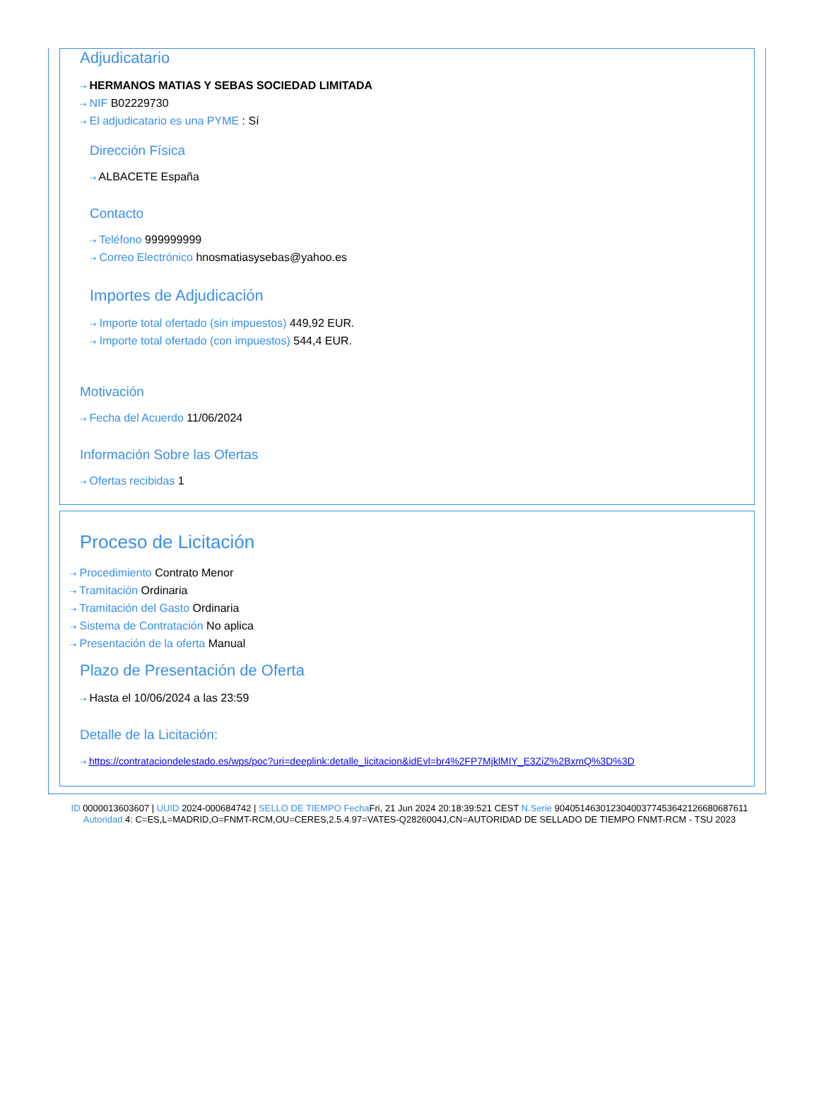Adjudicatario
⇢ HERMANOS MATIAS Y SEBAS SOCIEDAD LIMITADA
⇢ NIF B02229730
⇢ El adjudicatario es una PYME : Sí
Dirección Física
⇢ ALBACETE España
Contacto
⇢ Teléfono 999999999
⇢ Correo Electrónico hnosmatiasysebas@yahoo.es
Importes de Adjudicación
⇢ Importe total ofertado (sin impuestos) 449,92 EUR.
⇢ Importe total ofertado (con impuestos) 544,4 EUR.
Motivación
⇢ Fecha del Acuerdo 11/06/2024
Información Sobre las Ofertas
⇢ Ofertas recibidas 1
Proceso de Licitación
⇢ Procedimiento Contrato Menor
⇢ Tramitación Ordinaria
⇢ Tramitación del Gasto Ordinaria
⇢ Sistema de Contratación No aplica
⇢ Presentación de la oferta Manual
Plazo de Presentación de Oferta
⇢ Hasta el 10/06/2024 a las 23:59
Detalle de la Licitación:
⇢ https://contrataciondelestado.es/wps/poc?uri=deeplink:detalle_licitacion&idEvl=br4%2FP7MjklMIY_E3ZiZ%2BxmQ%3D%3D
ID 0000013603607 | UUID 2024-000684742 | SELLO DE TIEMPO Fecha Fri, 21 Jun 2024 20:18:39:521 CEST N.Serie 904051463012304003774536421266806876​11 Autoridad 4: C=ES,L=MADRID,O=FNMT-RCM,OU=CERES,2.5.4.97=VATES-Q2826004J,CN=AUTORIDAD DE SELLADO DE TIEMPO FNMT-RCM - TSU 2023